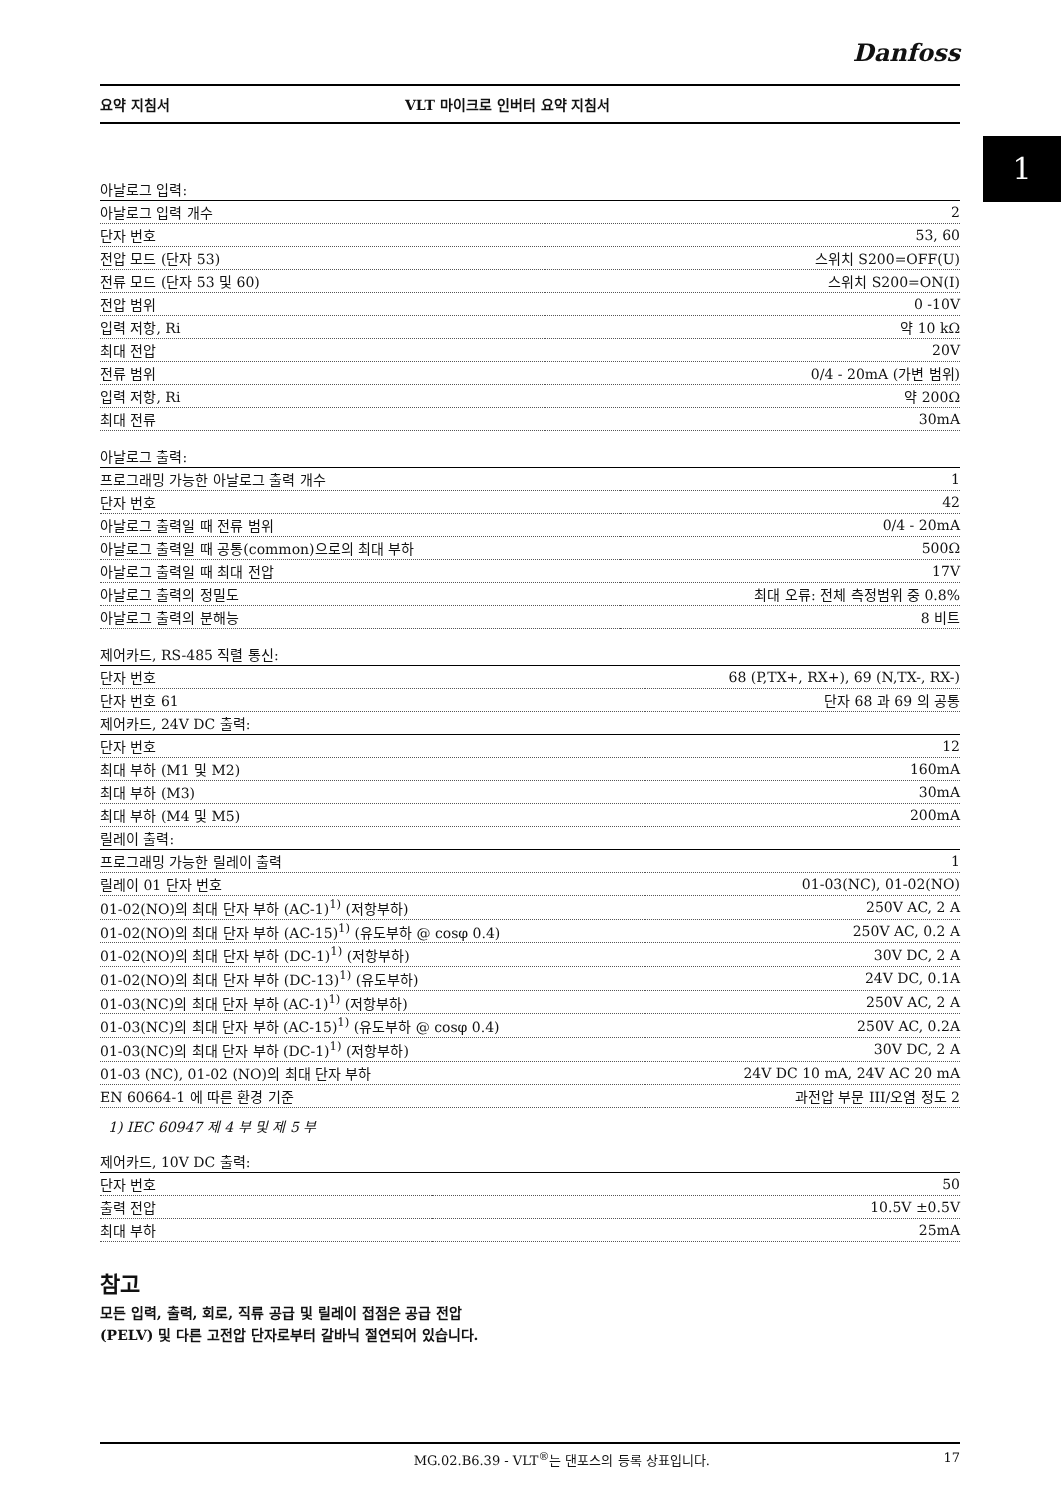1
Danfoss
요약 지침서 VLT 마이크로 인버터 요약 지침서
| 아날로그 입력: | |
| --- | --- |
| 아날로그 입력 개수 | 2 |
| 단자 번호 | 53, 60 |
| 전압 모드 (단자 53) | 스위치 S200=OFF(U) |
| 전류 모드 (단자 53 및 60) | 스위치 S200=ON(I) |
| 전압 범위 | 0 -10V |
| 입력 저항, Ri | 약 10 kΩ |
| 최대 전압 | 20V |
| 전류 범위 | 0/4 - 20mA (가변 범위) |
| 입력 저항, Ri | 약 200Ω |
| 최대 전류 | 30mA |
| 아날로그 출력: | |
| --- | --- |
| 프로그래밍 가능한 아날로그 출력 개수 | 1 |
| 단자 번호 | 42 |
| 아날로그 출력일 때 전류 범위 | 0/4 - 20mA |
| 아날로그 출력일 때 공통(common)으로의 최대 부하 | 500Ω |
| 아날로그 출력일 때 최대 전압 | 17V |
| 아날로그 출력의 정밀도 | 최대 오류: 전체 측정범위 중 0.8% |
| 아날로그 출력의 분해능 | 8 비트 |
| 제어카드, RS-485 직렬 통신: | |
| --- | --- |
| 단자 번호 | 68 (P,TX+, RX+), 69 (N,TX-, RX-) |
| 단자 번호 61 | 단자 68 과 69 의 공통 |
| 제어카드, 24V DC 출력: | |
| 단자 번호 | 12 |
| 최대 부하 (M1 및 M2) | 160mA |
| 최대 부하 (M3) | 30mA |
| 최대 부하 (M4 및 M5) | 200mA |
| 릴레이 출력: | |
| 프로그래밍 가능한 릴레이 출력 | 1 |
| 릴레이 01 단자 번호 | 01-03(NC), 01-02(NO) |
| 01-02(NO)의 최대 단자 부하 (AC-1)<sup>1)</sup> (저항부하) | 250V AC, 2 A |
| 01-02(NO)의 최대 단자 부하 (AC-15)<sup>1)</sup> (유도부하 @ cosφ 0.4) | 250V AC, 0.2 A |
| 01-02(NO)의 최대 단자 부하 (DC-1)<sup>1)</sup> (저항부하) | 30V DC, 2 A |
| 01-02(NO)의 최대 단자 부하 (DC-13)<sup>1)</sup> (유도부하) | 24V DC, 0.1A |
| 01-03(NC)의 최대 단자 부하 (AC-1)<sup>1)</sup> (저항부하) | 250V AC, 2 A |
| 01-03(NC)의 최대 단자 부하 (AC-15)<sup>1)</sup> (유도부하 @ cosφ 0.4) | 250V AC, 0.2A |
| 01-03(NC)의 최대 단자 부하 (DC-1)<sup>1)</sup> (저항부하) | 30V DC, 2 A |
| 01-03 (NC), 01-02 (NO)의 최대 단자 부하 | 24V DC 10 mA, 24V AC 20 mA |
| EN 60664-1 에 따른 환경 기준 | 과전압 부문 III/오염 정도 2 |
1) IEC 60947 제 4 부 및 제 5 부
| 제어카드, 10V DC 출력: | |
| --- | --- |
| 단자 번호 | 50 |
| 출력 전압 | 10.5V ±0.5V |
| 최대 부하 | 25mA |
참고
모든 입력, 출력, 회로, 직류 공급 및 릴레이 접점은 공급 전압(PELV) 및 다른 고전압 단자로부터 갈바닉 절연되어 있습니다.
MG.02.B6.39 - VLT<sup>®</sup>는 댄포스의 등록 상표입니다. 17